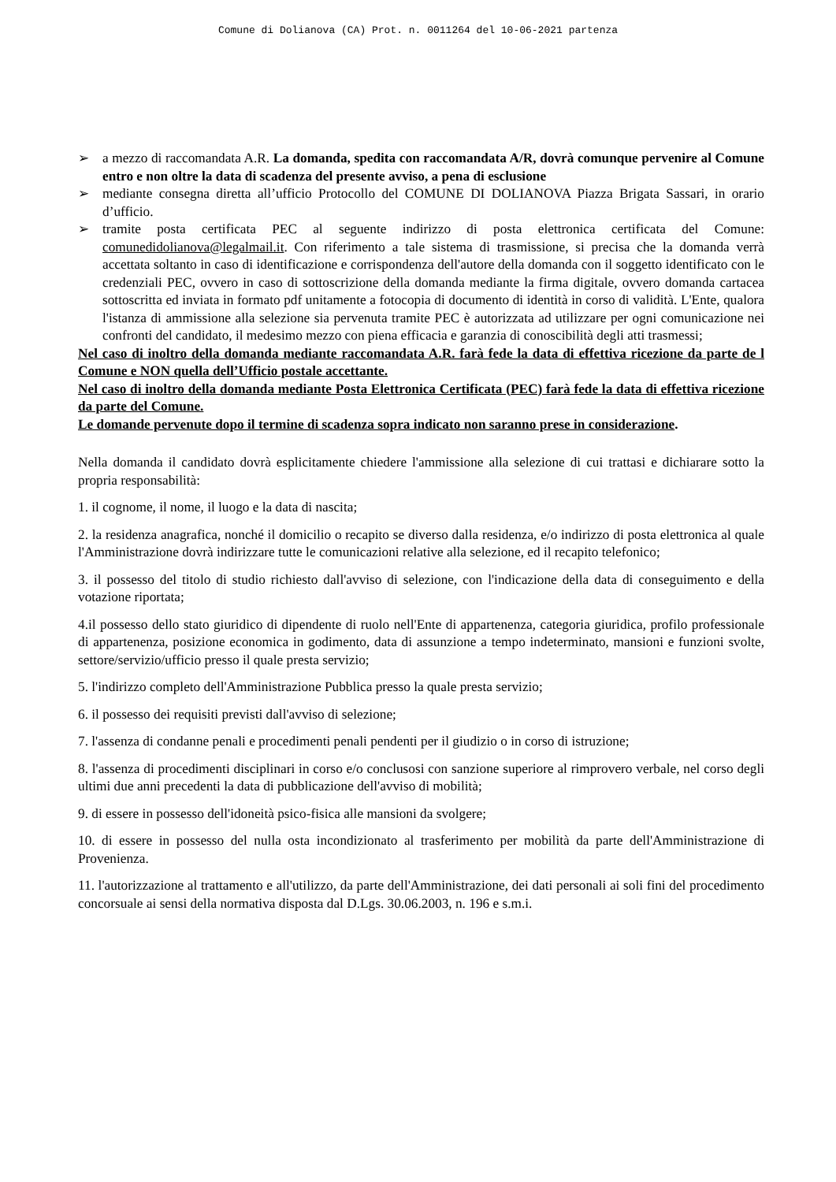Comune di Dolianova (CA) Prot. n. 0011264 del 10-06-2021 partenza
➢ a mezzo di raccomandata A.R. La domanda, spedita con raccomandata A/R, dovrà comunque pervenire al Comune entro e non oltre la data di scadenza del presente avviso, a pena di esclusione
➢ mediante consegna diretta all’ufficio Protocollo del COMUNE DI DOLIANOVA Piazza Brigata Sassari, in orario d’ufficio.
➢ tramite posta certificata PEC al seguente indirizzo di posta elettronica certificata del Comune: comunedidolianova@legalmail.it. Con riferimento a tale sistema di trasmissione, si precisa che la domanda verrà accettata soltanto in caso di identificazione e corrispondenza dell'autore della domanda con il soggetto identificato con le credenziali PEC, ovvero in caso di sottoscrizione della domanda mediante la firma digitale, ovvero domanda cartacea sottoscritta ed inviata in formato pdf unitamente a fotocopia di documento di identità in corso di validità. L'Ente, qualora l'istanza di ammissione alla selezione sia pervenuta tramite PEC è autorizzata ad utilizzare per ogni comunicazione nei confronti del candidato, il medesimo mezzo con piena efficacia e garanzia di conoscibilità degli atti trasmessi;
Nel caso di inoltro della domanda mediante raccomandata A.R. farà fede la data di effettiva ricezione da parte de l Comune e NON quella dell’Ufficio postale accettante.
Nel caso di inoltro della domanda mediante Posta Elettronica Certificata (PEC) farà fede la data di effettiva ricezione da parte del Comune.
Le domande pervenute dopo il termine di scadenza sopra indicato non saranno prese in considerazione.
Nella domanda il candidato dovrà esplicitamente chiedere l'ammissione alla selezione di cui trattasi e dichiarare sotto la propria responsabilità:
1. il cognome, il nome, il luogo e la data di nascita;
2. la residenza anagrafica, nonché il domicilio o recapito se diverso dalla residenza, e/o indirizzo di posta elettronica al quale l'Amministrazione dovrà indirizzare tutte le comunicazioni relative alla selezione, ed il recapito telefonico;
3. il possesso del titolo di studio richiesto dall'avviso di selezione, con l'indicazione della data di conseguimento e della votazione riportata;
4.il possesso dello stato giuridico di dipendente di ruolo nell'Ente di appartenenza, categoria giuridica, profilo professionale di appartenenza, posizione economica in godimento, data di assunzione a tempo indeterminato, mansioni e funzioni svolte, settore/servizio/ufficio presso il quale presta servizio;
5. l'indirizzo completo dell'Amministrazione Pubblica presso la quale presta servizio;
6. il possesso dei requisiti previsti dall'avviso di selezione;
7. l'assenza di condanne penali e procedimenti penali pendenti per il giudizio o in corso di istruzione;
8. l'assenza di procedimenti disciplinari in corso e/o conclusosi con sanzione superiore al rimprovero verbale, nel corso degli ultimi due anni precedenti la data di pubblicazione dell'avviso di mobilità;
9. di essere in possesso dell'idoneità psico-fisica alle mansioni da svolgere;
10. di essere in possesso del nulla osta incondizionato al trasferimento per mobilità da parte dell'Amministrazione di Provenienza.
11. l'autorizzazione al trattamento e all'utilizzo, da parte dell'Amministrazione, dei dati personali ai soli fini del procedimento concorsuale ai sensi della normativa disposta dal D.Lgs. 30.06.2003, n. 196 e s.m.i.